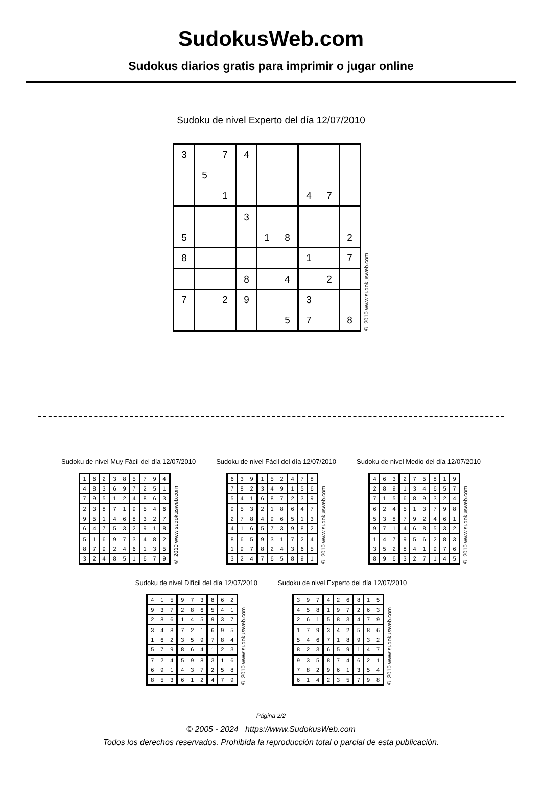SudokusWeb.com
Sudokus diarios gratis para imprimir o jugar online
Sudoku de nivel Experto del día 12/07/2010
| 3 | | 7 | 4 | | | | | |
| | 5 | | | | | | | |
| | | 1 | | | | 4 | 7 | |
| | | | 3 | | | | | |
| 5 | | | | 1 | 8 | | | 2 |
| 8 | | | | | | 1 | | 7 |
| | | | 8 | | 4 | | 2 | |
| 7 | | 2 | 9 | | | 3 | | |
| | | | | | 5 | 7 | | 8 |
© 2010 www.sudokusweb.com
Sudoku de nivel Muy Fácil del día 12/07/2010
| 1 | 6 | 2 | 3 | 8 | 5 | 7 | 9 | 4 |
| 4 | 8 | 3 | 6 | 9 | 7 | 2 | 5 | 1 |
| 7 | 9 | 5 | 1 | 2 | 4 | 8 | 6 | 3 |
| 2 | 3 | 8 | 7 | 1 | 9 | 5 | 4 | 6 |
| 9 | 5 | 1 | 4 | 6 | 8 | 3 | 2 | 7 |
| 6 | 4 | 7 | 5 | 3 | 2 | 9 | 1 | 8 |
| 5 | 1 | 6 | 9 | 7 | 3 | 4 | 8 | 2 |
| 8 | 7 | 9 | 2 | 4 | 6 | 1 | 3 | 5 |
| 3 | 2 | 4 | 8 | 5 | 1 | 6 | 7 | 9 |
© 2010 www.sudokusweb.com
Sudoku de nivel Fácil del día 12/07/2010
| 6 | 3 | 9 | 1 | 5 | 2 | 4 | 7 | 8 |
| 7 | 8 | 2 | 3 | 4 | 9 | 1 | 5 | 6 |
| 5 | 4 | 1 | 6 | 8 | 7 | 2 | 3 | 9 |
| 9 | 5 | 3 | 2 | 1 | 8 | 6 | 4 | 7 |
| 2 | 7 | 8 | 4 | 9 | 6 | 5 | 1 | 3 |
| 4 | 1 | 6 | 5 | 7 | 3 | 9 | 8 | 2 |
| 8 | 6 | 5 | 9 | 3 | 1 | 7 | 2 | 4 |
| 1 | 9 | 7 | 8 | 2 | 4 | 3 | 6 | 5 |
| 3 | 2 | 4 | 7 | 6 | 5 | 8 | 9 | 1 |
© 2010 www.sudokusweb.com
Sudoku de nivel Medio del día 12/07/2010
| 4 | 6 | 3 | 2 | 7 | 5 | 8 | 1 | 9 |
| 2 | 8 | 9 | 1 | 3 | 4 | 6 | 5 | 7 |
| 7 | 1 | 5 | 6 | 8 | 9 | 3 | 2 | 4 |
| 6 | 2 | 4 | 5 | 1 | 3 | 7 | 9 | 8 |
| 5 | 3 | 8 | 7 | 9 | 2 | 4 | 6 | 1 |
| 9 | 7 | 1 | 4 | 6 | 8 | 5 | 3 | 2 |
| 1 | 4 | 7 | 9 | 5 | 6 | 2 | 8 | 3 |
| 3 | 5 | 2 | 8 | 4 | 1 | 9 | 7 | 6 |
| 8 | 9 | 6 | 3 | 2 | 7 | 1 | 4 | 5 |
© 2010 www.sudokusweb.com
Sudoku de nivel Difícil del día 12/07/2010
| 4 | 1 | 5 | 9 | 7 | 3 | 8 | 6 | 2 |
| 9 | 3 | 7 | 2 | 8 | 6 | 5 | 4 | 1 |
| 2 | 8 | 6 | 1 | 4 | 5 | 9 | 3 | 7 |
| 3 | 4 | 8 | 7 | 2 | 1 | 6 | 9 | 5 |
| 1 | 6 | 2 | 3 | 5 | 9 | 7 | 8 | 4 |
| 5 | 7 | 9 | 8 | 6 | 4 | 1 | 2 | 3 |
| 7 | 2 | 4 | 5 | 9 | 8 | 3 | 1 | 6 |
| 6 | 9 | 1 | 4 | 3 | 7 | 2 | 5 | 8 |
| 8 | 5 | 3 | 6 | 1 | 2 | 4 | 7 | 9 |
© 2010 www.sudokusweb.com
Sudoku de nivel Experto del día 12/07/2010
| 3 | 9 | 7 | 4 | 2 | 6 | 8 | 1 | 5 |
| 4 | 5 | 8 | 1 | 9 | 7 | 2 | 6 | 3 |
| 2 | 6 | 1 | 5 | 8 | 3 | 4 | 7 | 9 |
| 1 | 7 | 9 | 3 | 4 | 2 | 5 | 8 | 6 |
| 5 | 4 | 6 | 7 | 1 | 8 | 9 | 3 | 2 |
| 8 | 2 | 3 | 6 | 5 | 9 | 1 | 4 | 7 |
| 9 | 3 | 5 | 8 | 7 | 4 | 6 | 2 | 1 |
| 7 | 8 | 2 | 9 | 6 | 1 | 3 | 5 | 4 |
| 6 | 1 | 4 | 2 | 3 | 5 | 7 | 9 | 8 |
© 2010 www.sudokusweb.com
Página 2/2
© 2005 - 2024 https://www.SudokusWeb.com
Todos los derechos reservados. Prohibida la reproducción total o parcial de esta publicación.